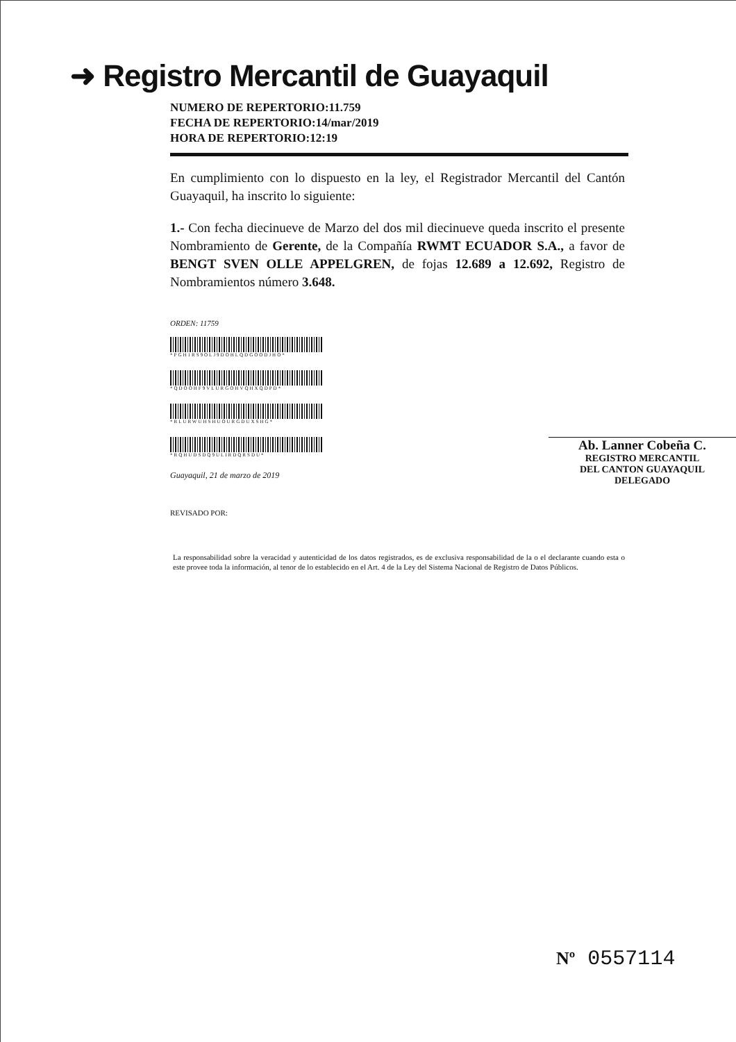➜ Registro Mercantil de Guayaquil
NUMERO DE REPERTORIO:11.759
FECHA DE REPERTORIO:14/mar/2019
HORA DE REPERTORIO:12:19
En cumplimiento con lo dispuesto en la ley, el Registrador Mercantil del Cantón Guayaquil, ha inscrito lo siguiente:
1.- Con fecha diecinueve de Marzo del dos mil diecinueve queda inscrito el presente Nombramiento de Gerente, de la Compañía RWMT ECUADOR S.A., a favor de BENGT SVEN OLLE APPELGREN, de fojas 12.689 a 12.692, Registro de Nombramientos número 3.648.
ORDEN: 11759
*PGH1RS9OLJ9DOHLQDGOODJHO*
*QDOOHF9VLURGOHVQHXQDPD*
*RLURWUHSHUOURGDUXSHG*
*RQHUDSDQ9ULIRDQRSDU*
Guayaquil, 21 de marzo de 2019
REVISADO POR:
Ab. Lanner Cobeña C.
REGISTRO MERCANTIL
DEL CANTON GUAYAQUIL
DELEGADO
La responsabilidad sobre la veracidad y autenticidad de los datos registrados, es de exclusiva responsabilidad de la o el declarante cuando esta o este provee toda la información, al tenor de lo establecido en el Art. 4 de la Ley del Sistema Nacional de Registro de Datos Públicos.
Nº 0557114